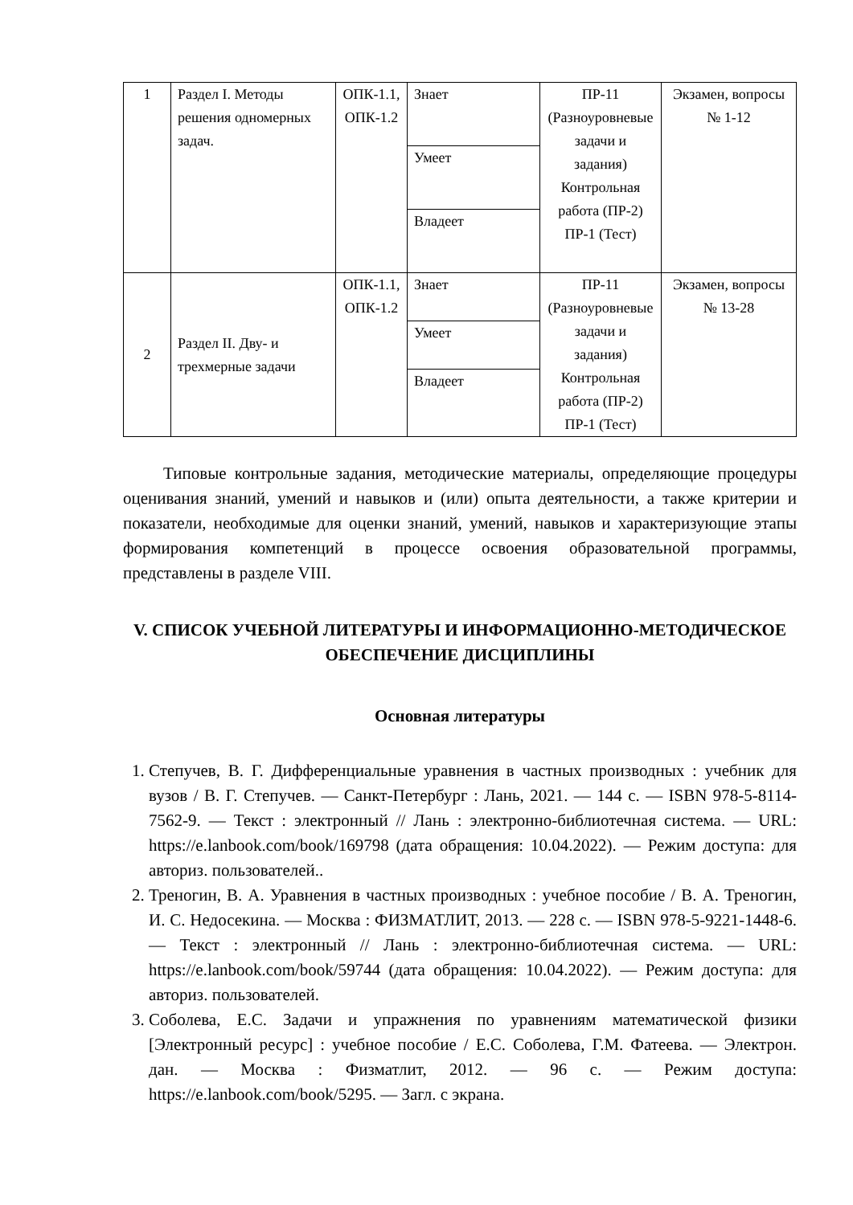| 1 | Раздел I. Методы решения одномерных задач. | ОПК-1.1, ОПК-1.2 | Знает | ПР-11 (Разноуровневые задачи и задания) Контрольная работа (ПР-2) ПР-1 (Тест) | Экзамен, вопросы № 1-12 |
| | | | Умеет | | |
| | | | Владеет | | |
| 2 | Раздел II. Дву- и трехмерные задачи | ОПК-1.1, ОПК-1.2 | Знает | ПР-11 (Разноуровневые задачи и задания) Контрольная работа (ПР-2) ПР-1 (Тест) | Экзамен, вопросы № 13-28 |
| | | | Умеет | | |
| | | | Владеет | | |
Типовые контрольные задания, методические материалы, определяющие процедуры оценивания знаний, умений и навыков и (или) опыта деятельности, а также критерии и показатели, необходимые для оценки знаний, умений, навыков и характеризующие этапы формирования компетенций в процессе освоения образовательной программы, представлены в разделе VIII.
V. СПИСОК УЧЕБНОЙ ЛИТЕРАТУРЫ И ИНФОРМАЦИОННО-МЕТОДИЧЕСКОЕ ОБЕСПЕЧЕНИЕ ДИСЦИПЛИНЫ
Основная литературы
1. Степучев, В. Г. Дифференциальные уравнения в частных производных : учебник для вузов / В. Г. Степучев. — Санкт-Петербург : Лань, 2021. — 144 с. — ISBN 978-5-8114-7562-9. — Текст : электронный // Лань : электронно-библиотечная система. — URL: https://e.lanbook.com/book/169798 (дата обращения: 10.04.2022). — Режим доступа: для авториз. пользователей..
2. Треногин, В. А. Уравнения в частных производных : учебное пособие / В. А. Треногин, И. С. Недосекина. — Москва : ФИЗМАТЛИТ, 2013. — 228 с. — ISBN 978-5-9221-1448-6. — Текст : электронный // Лань : электронно-библиотечная система. — URL: https://e.lanbook.com/book/59744 (дата обращения: 10.04.2022). — Режим доступа: для авториз. пользователей.
3. Соболева, Е.С. Задачи и упражнения по уравнениям математической физики [Электронный ресурс] : учебное пособие / Е.С. Соболева, Г.М. Фатеева. — Электрон. дан. — Москва : Физматлит, 2012. — 96 с. — Режим доступа: https://e.lanbook.com/book/5295. — Загл. с экрана.